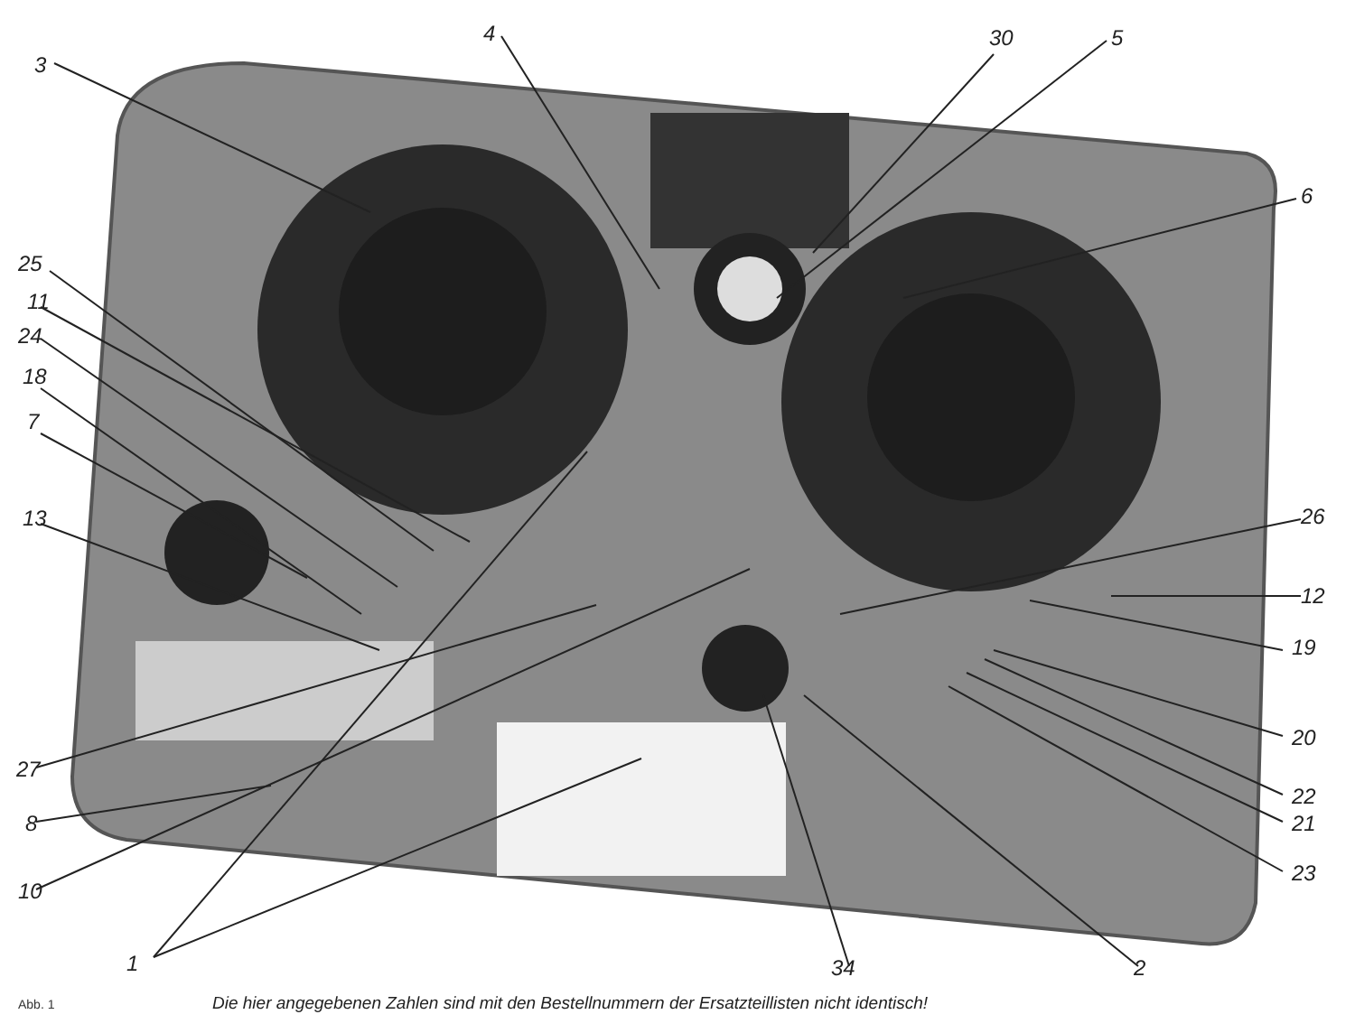3
4
30
5
6
25
11
24
18
7
13
26
12
19
20
22
21
23
27
8
10
1
34
2
Abb. 1 Die hier angegebenen Zahlen sind mit den Bestellnummern der Ersatzteillisten nicht identisch!